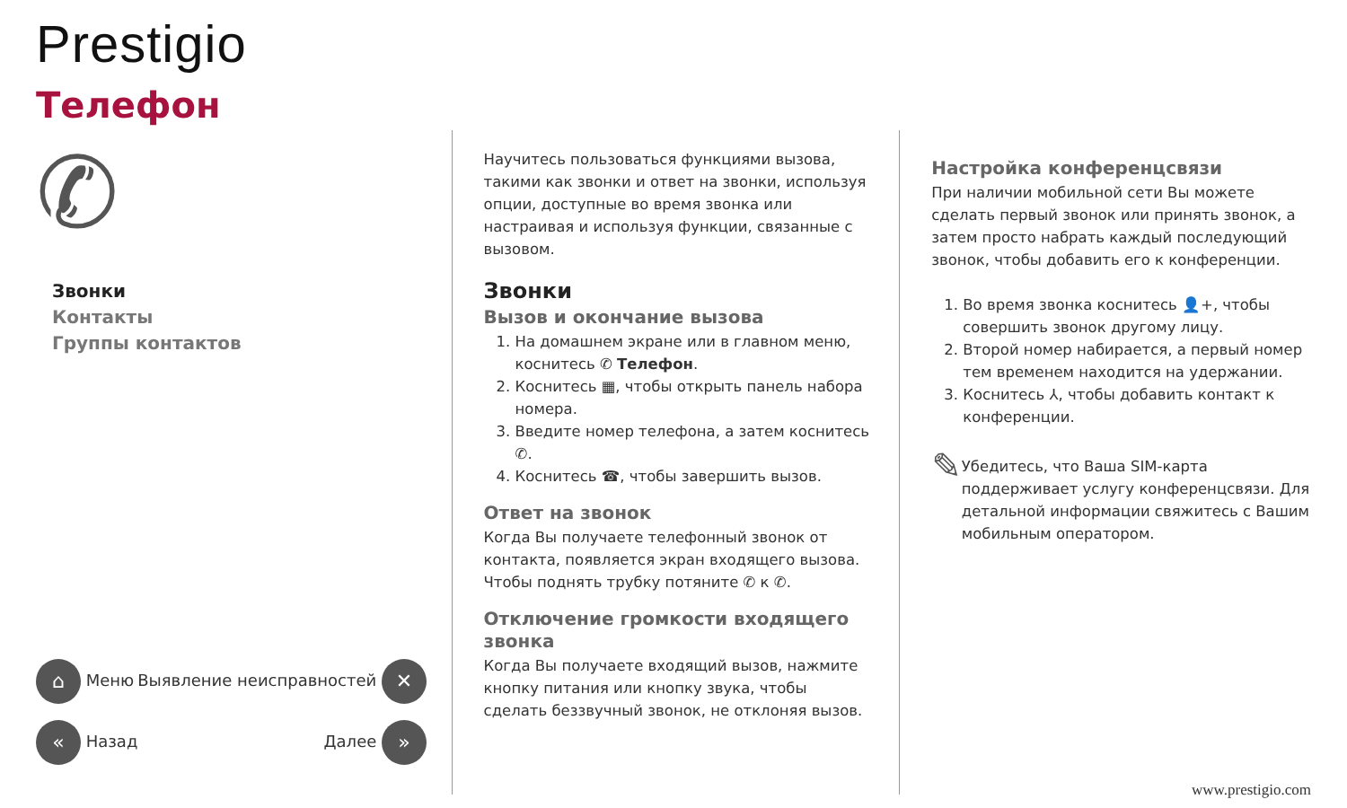Prestigio
Телефон
✆
Звонки
Контакты
Группы контактов
⌂ Меню Выявление неисправностей ✕
« Назад Далее »
Научитесь пользоваться функциями вызова, такими как звонки и ответ на звонки, используя опции, доступные во время звонка или настраивая и используя функции, связанные с вызовом.
Звонки
Вызов и окончание вызова
1. На домашнем экране или в главном меню, коснитесь ✆ Телефон.
2. Коснитесь ▦, чтобы открыть панель набора номера.
3. Введите номер телефона, а затем коснитесь ✆.
4. Коснитесь ☎, чтобы завершить вызов.
Ответ на звонок
Когда Вы получаете телефонный звонок от контакта, появляется экран входящего вызова. Чтобы поднять трубку потяните ✆ к ✆.
Отключение громкости входящего звонка
Когда Вы получаете входящий вызов, нажмите кнопку питания или кнопку звука, чтобы сделать беззвучный звонок, не отклоняя вызов.
Настройка конференцсвязи
При наличии мобильной сети Вы можете сделать первый звонок или принять звонок, а затем просто набрать каждый последующий звонок, чтобы добавить его к конференции.
1. Во время звонка коснитесь 👤+, чтобы совершить звонок другому лицу.
2. Второй номер набирается, а первый номер тем временем находится на удержании.
3. Коснитесь ⅄, чтобы добавить контакт к конференции.
✎
Убедитесь, что Ваша SIM-карта поддерживает услугу конференцсвязи. Для детальной информации свяжитесь с Вашим мобильным оператором.
www.prestigio.com